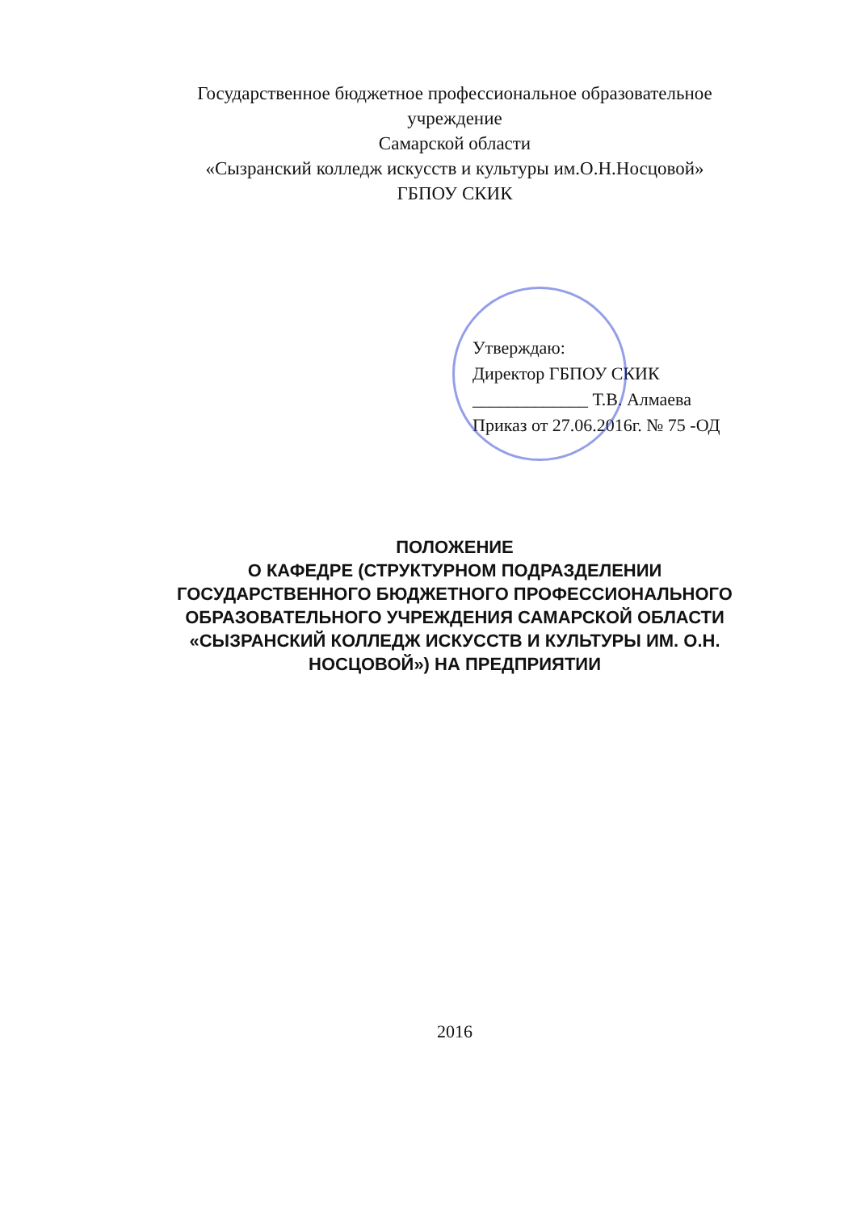Государственное бюджетное профессиональное образовательное
учреждение
Самарской области
«Сызранский колледж искусств и культуры им.О.Н.Носцовой»
ГБПОУ СКИК
Утверждаю:
Директор ГБПОУ СКИК
_____________ Т.В. Алмаева
Приказ от 27.06.2016г. № 75 -ОД
ПОЛОЖЕНИЕ
О КАФЕДРЕ (СТРУКТУРНОМ ПОДРАЗДЕЛЕНИИ
ГОСУДАРСТВЕННОГО БЮДЖЕТНОГО ПРОФЕССИОНАЛЬНОГО
ОБРАЗОВАТЕЛЬНОГО УЧРЕЖДЕНИЯ САМАРСКОЙ ОБЛАСТИ
«СЫЗРАНСКИЙ КОЛЛЕДЖ ИСКУССТВ И КУЛЬТУРЫ ИМ. О.Н.
НОСЦОВОЙ») НА ПРЕДПРИЯТИИ
2016